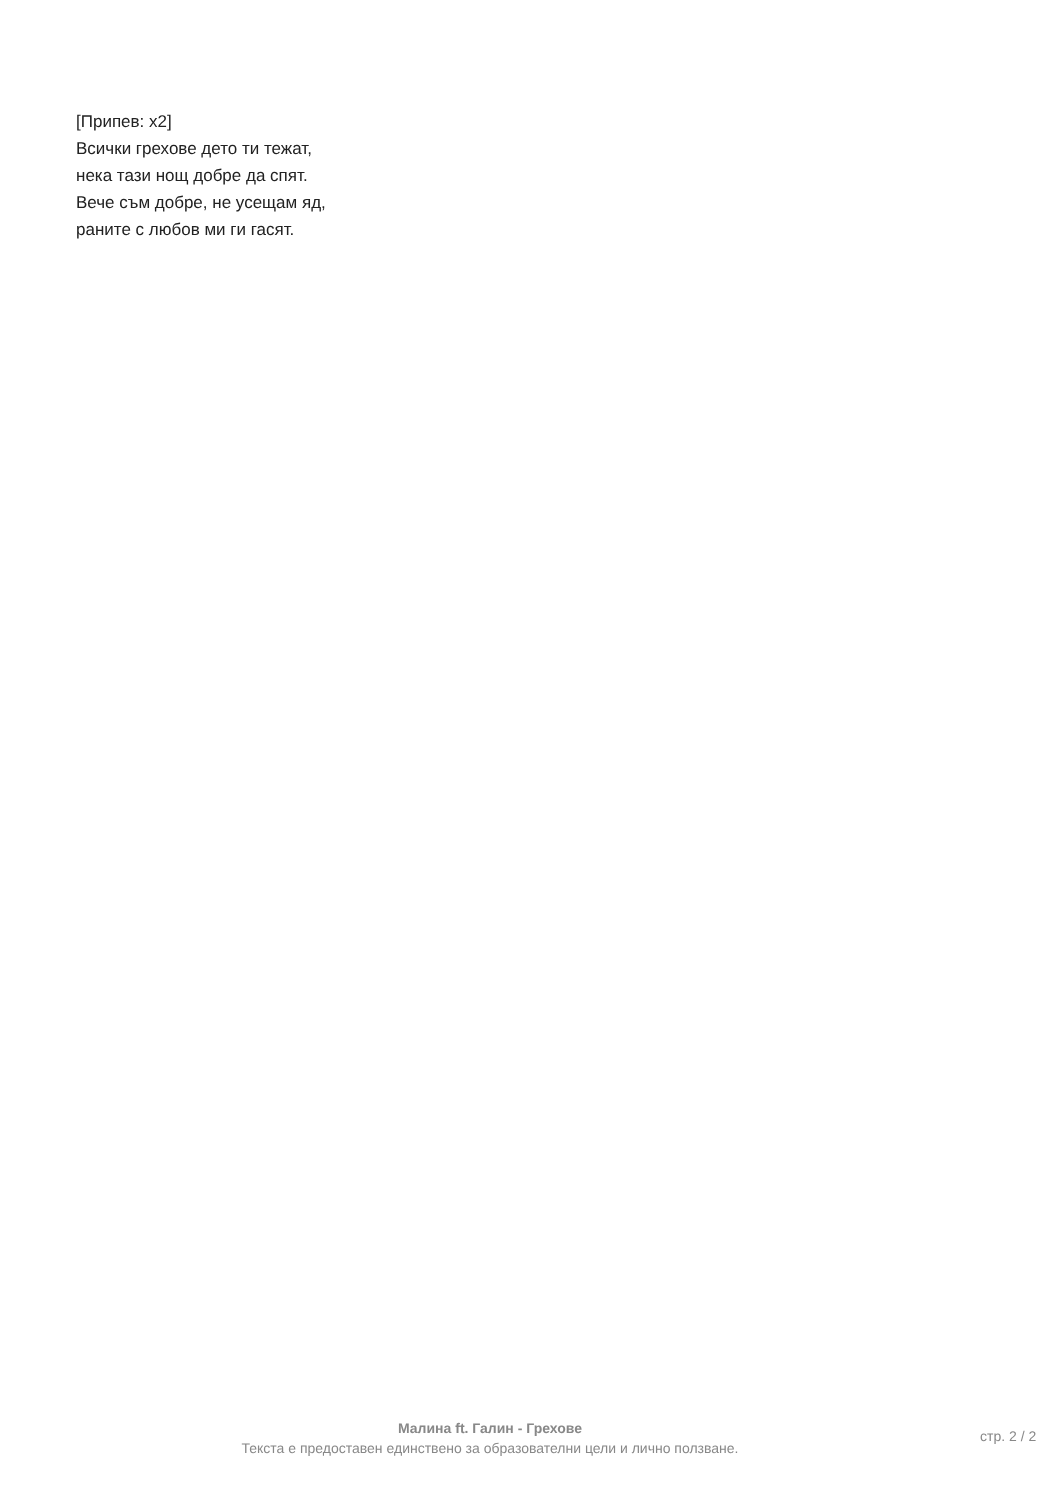[Припев: x2]
Всички грехове дето ти тежат,
нека тази нощ добре да спят.
Вече съм добре, не усещам яд,
раните с любов ми ги гасят.
Малина ft. Галин - Грехове
Текста е предоставен единствено за образователни цели и лично ползване.
стр. 2 / 2